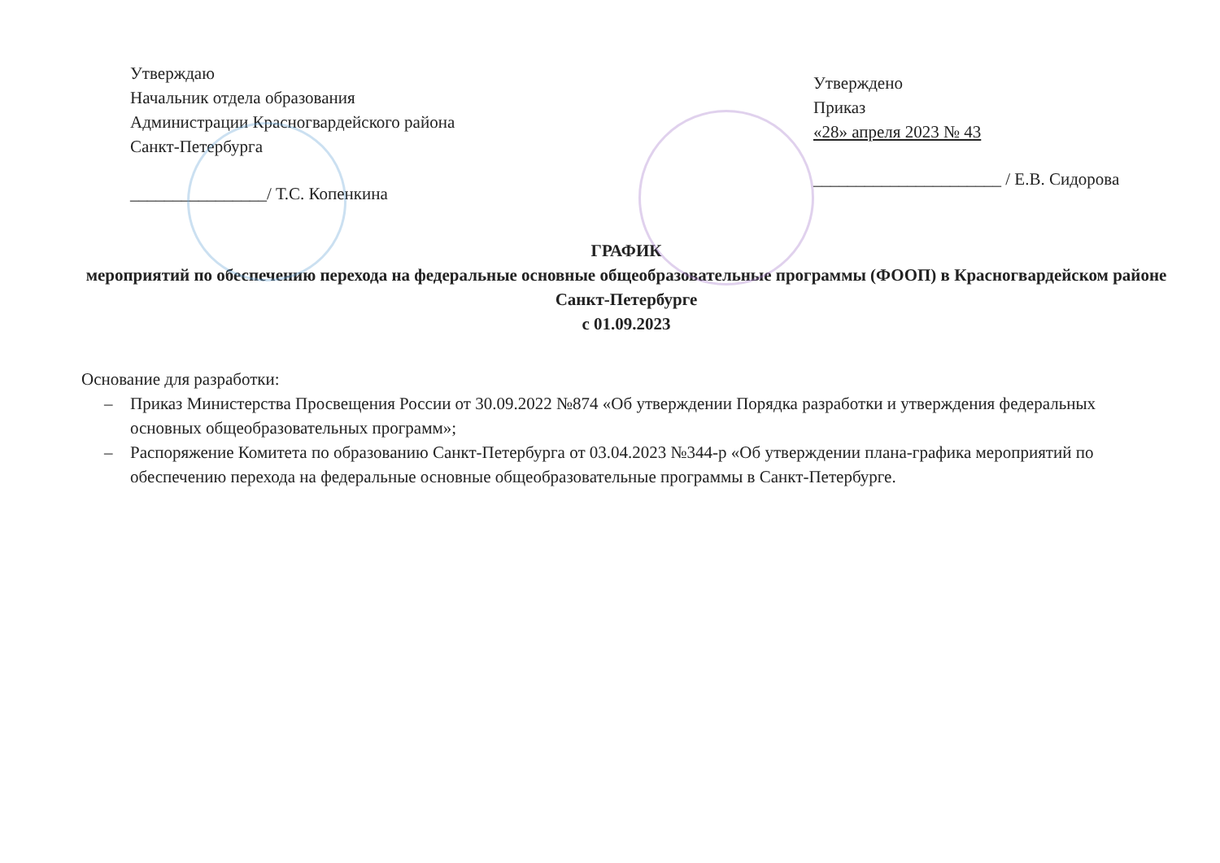Утверждаю
Начальник отдела образования
Администрации Красногвардейского района
Санкт-Петербурга
________________/ Т.С. Копенкина
Утверждено
Приказ
«28» апреля 2023 № 43
______________________ / Е.В. Сидорова
ГРАФИК
мероприятий по обеспечению перехода на федеральные основные общеобразовательные программы (ФООП) в Красногвардейском районе Санкт-Петербурге
с 01.09.2023
Основание для разработки:
– Приказ Министерства Просвещения России от 30.09.2022 №874 «Об утверждении Порядка разработки и утверждения федеральных основных общеобразовательных программ»;
– Распоряжение Комитета по образованию Санкт-Петербурга от 03.04.2023 №344-р «Об утверждении плана-графика мероприятий по обеспечению перехода на федеральные основные общеобразовательные программы в Санкт-Петербурге.